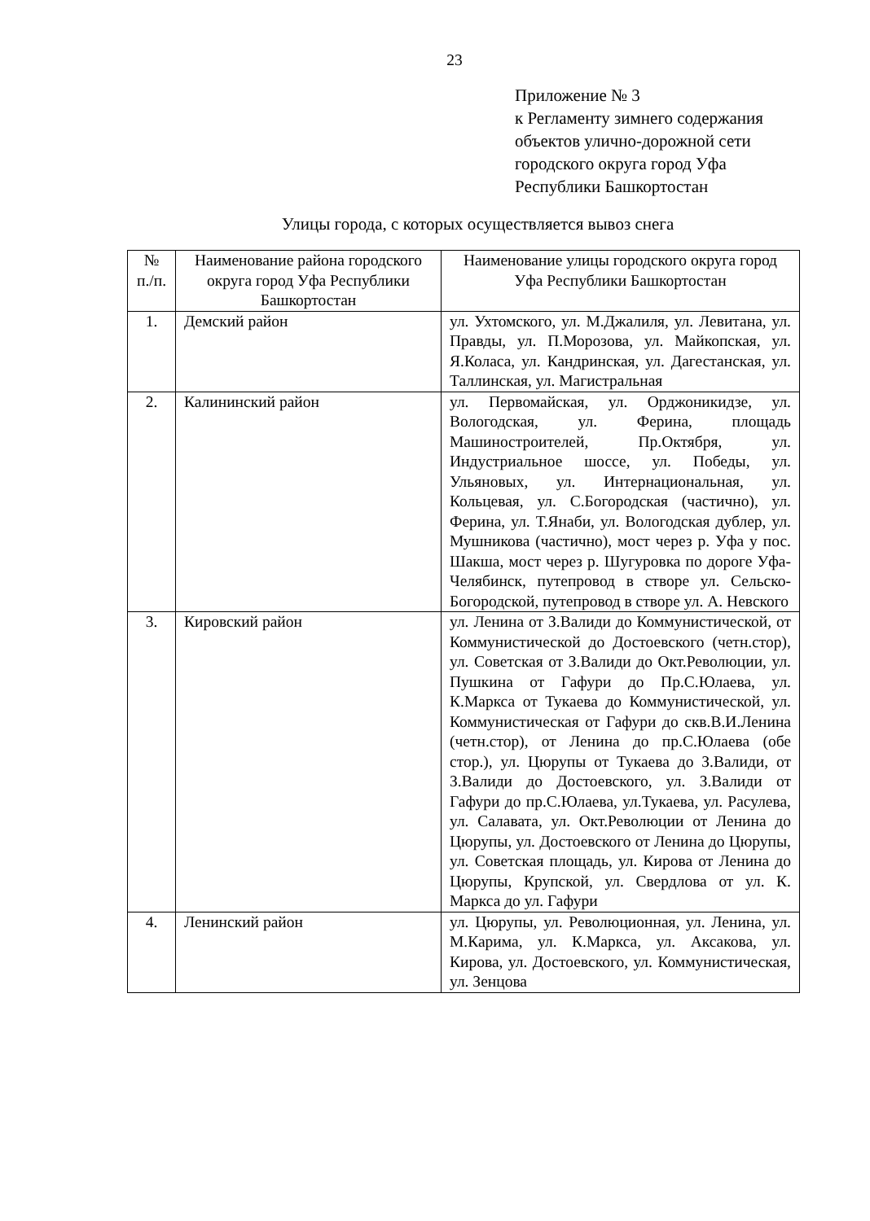23
Приложение № 3
к Регламенту зимнего содержания объектов улично-дорожной сети городского округа город Уфа Республики Башкортостан
Улицы города, с которых осуществляется вывоз снега
| № п./п. | Наименование района городского округа город Уфа Республики Башкортостан | Наименование улицы городского округа город Уфа Республики Башкортостан |
| 1. | Демский район | ул. Ухтомского, ул. М.Джалиля, ул. Левитана, ул. Правды, ул. П.Морозова, ул. Майкопская, ул. Я.Коласа, ул. Кандринская, ул. Дагестанская, ул. Таллинская, ул. Магистральная |
| 2. | Калининский район | ул. Первомайская, ул. Орджоникидзе, ул. Вологодская, ул. Ферина, площадь Машиностроителей, Пр.Октября, ул. Индустриальное шоссе, ул. Победы, ул. Ульяновых, ул. Интернациональная, ул. Кольцевая, ул. С.Богородская (частично), ул. Ферина, ул. Т.Янаби, ул. Вологодская дублер, ул. Мушникова (частично), мост через р. Уфа у пос. Шакша, мост через р. Шугуровка по дороге Уфа-Челябинск, путепровод в створе ул. Сельско-Богородской, путепровод в створе ул. А. Невского |
| 3. | Кировский район | ул. Ленина от З.Валиди до Коммунистической, от Коммунистической до Достоевского (четн.стор), ул. Советская от З.Валиди до Окт.Революции, ул. Пушкина от Гафури до Пр.С.Юлаева, ул. К.Маркса от Тукаева до Коммунистической, ул. Коммунистическая от Гафури до скв.В.И.Ленина (четн.стор), от Ленина до пр.С.Юлаева (обе стор.), ул. Цюрупы от Тукаева до З.Валиди, от З.Валиди до Достоевского, ул. З.Валиди от Гафури до пр.С.Юлаева, ул.Тукаева, ул. Расулева, ул. Салавата, ул. Окт.Революции от Ленина до Цюрупы, ул. Достоевского от Ленина до Цюрупы, ул. Советская площадь, ул. Кирова от Ленина до Цюрупы, Крупской, ул. Свердлова от ул. К. Маркса до ул. Гафури |
| 4. | Ленинский район | ул. Цюрупы, ул. Революционная, ул. Ленина, ул. М.Карима, ул. К.Маркса, ул. Аксакова, ул. Кирова, ул. Достоевского, ул. Коммунистическая, ул. Зенцова |